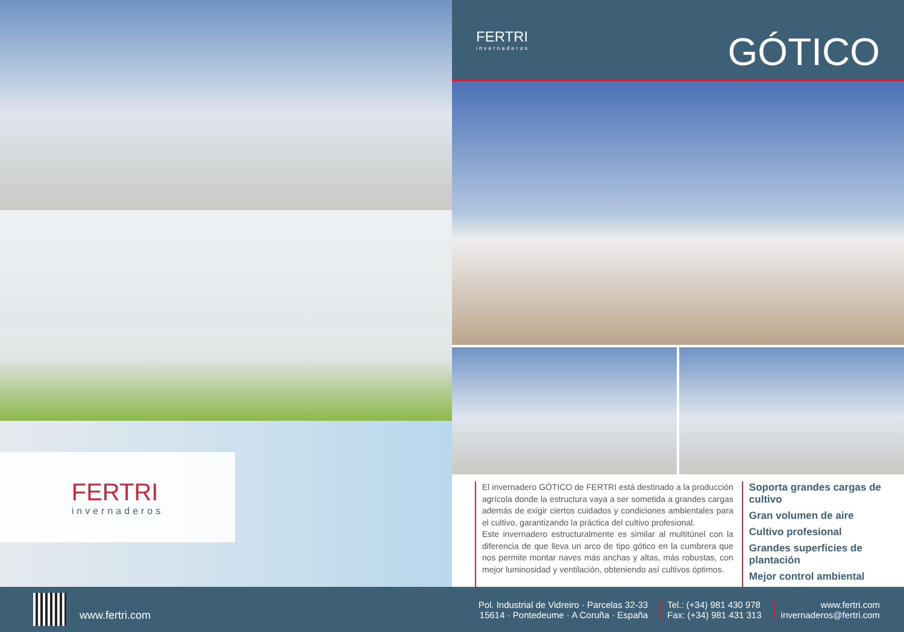FERTRI
invernaderos
FERTRI
invernaderos
GÓTICO
El invernadero GÓTICO de FERTRI está destinado a la producción agrícola donde la estructura vaya a ser sometida a grandes cargas además de exigir ciertos cuidados y condiciones ambientales para el cultivo, garantizando la práctica del cultivo profesional.
Este invernadero estructuralmente es similar al multitúnel con la diferencia de que lleva un arco de tipo gótico en la cumbrera que nos permite montar naves más anchas y altas, más robustas, con mejor luminosidad y ventilación, obteniendo así cultivos óptimos.
Soporta grandes cargas de cultivo
Gran volumen de aire
Cultivo profesional
Grandes superficies de plantación
Mejor control ambiental
www.fertri.com
Pol. Industrial de Vidreiro · Parcelas 32-33
15614 · Pontedeume · A Coruña · España
Tel.: (+34) 981 430 978
Fax: (+34) 981 431 313
www.fertri.com
invernaderos@fertri.com